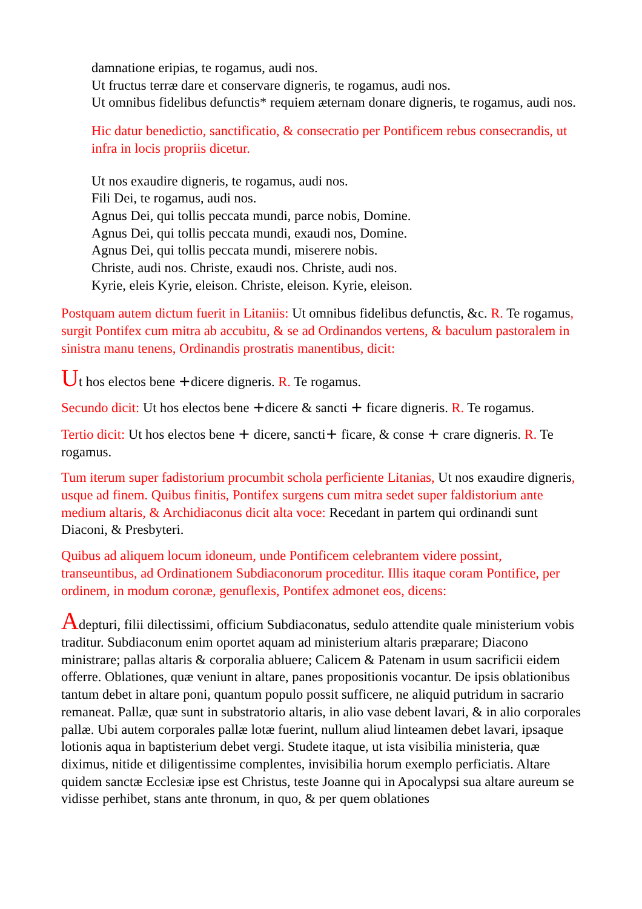damnatione eripias, te rogamus, audi nos.
Ut fructus terræ dare et conservare digneris, te rogamus, audi nos.
Ut omnibus fidelibus defunctis* requiem æternam donare digneris, te rogamus, audi nos.
Hic datur benedictio, sanctificatio, & consecratio per Pontificem rebus consecrandis, ut infra in locis propriis dicetur.
Ut nos exaudire digneris, te rogamus, audi nos.
Fili Dei, te rogamus, audi nos.
Agnus Dei, qui tollis peccata mundi, parce nobis, Domine.
Agnus Dei, qui tollis peccata mundi, exaudi nos, Domine.
Agnus Dei, qui tollis peccata mundi, miserere nobis.
Christe, audi nos. Christe, exaudi nos. Christe, audi nos.
Kyrie, eleis Kyrie, eleison. Christe, eleison. Kyrie, eleison.
Postquam autem dictum fuerit in Litaniis: Ut omnibus fidelibus defunctis, &c. R. Te rogamus, surgit Pontifex cum mitra ab accubitu, & se ad Ordinandos vertens, & baculum pastoralem in sinistra manu tenens, Ordinandis prostratis manentibus, dicit:
Ut hos electos bene +dicere digneris. R. Te rogamus.
Secundo dicit: Ut hos electos bene +dicere & sancti + ficare digneris. R. Te rogamus.
Tertio dicit: Ut hos electos bene + dicere, sancti+ ficare, & conse + crare digneris. R. Te rogamus.
Tum iterum super fadistorium procumbit schola perficiente Litanias, Ut nos exaudire digneris, usque ad finem. Quibus finitis, Pontifex surgens cum mitra sedet super faldistorium ante medium altaris, & Archidiaconus dicit alta voce: Recedant in partem qui ordinandi sunt Diaconi, & Presbyteri.
Quibus ad aliquem locum idoneum, unde Pontificem celebrantem videre possint, transeuntibus, ad Ordinationem Subdiaconorum proceditur. Illis itaque coram Pontifice, per ordinem, in modum coronæ, genuflexis, Pontifex admonet eos, dicens:
Adepturi, filii dilectissimi, officium Subdiaconatus, sedulo attendite quale ministerium vobis traditur. Subdiaconum enim oportet aquam ad ministerium altaris præparare; Diacono ministrare; pallas altaris & corporalia abluere; Calicem & Patenam in usum sacrificii eidem offerre. Oblationes, quæ veniunt in altare, panes propositionis vocantur. De ipsis oblationibus tantum debet in altare poni, quantum populo possit sufficere, ne aliquid putridum in sacrario remaneat. Pallæ, quæ sunt in substratorio altaris, in alio vase debent lavari, & in alio corporales pallæ. Ubi autem corporales pallæ lotæ fuerint, nullum aliud linteamen debet lavari, ipsaque lotionis aqua in baptisterium debet vergi. Studete itaque, ut ista visibilia ministeria, quæ diximus, nitide et diligentissime complentes, invisibilia horum exemplo perficiatis. Altare quidem sanctæ Ecclesiæ ipse est Christus, teste Joanne qui in Apocalypsi sua altare aureum se vidisse perhibet, stans ante thronum, in quo, & per quem oblationes